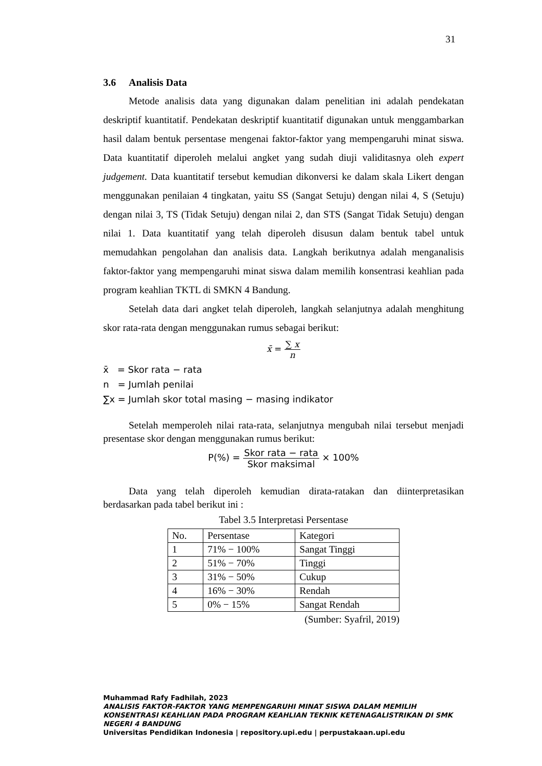31
3.6 Analisis Data
Metode analisis data yang digunakan dalam penelitian ini adalah pendekatan deskriptif kuantitatif. Pendekatan deskriptif kuantitatif digunakan untuk menggambarkan hasil dalam bentuk persentase mengenai faktor-faktor yang mempengaruhi minat siswa. Data kuantitatif diperoleh melalui angket yang sudah diuji validitasnya oleh expert judgement. Data kuantitatif tersebut kemudian dikonversi ke dalam skala Likert dengan menggunakan penilaian 4 tingkatan, yaitu SS (Sangat Setuju) dengan nilai 4, S (Setuju) dengan nilai 3, TS (Tidak Setuju) dengan nilai 2, dan STS (Sangat Tidak Setuju) dengan nilai 1. Data kuantitatif yang telah diperoleh disusun dalam bentuk tabel untuk memudahkan pengolahan dan analisis data. Langkah berikutnya adalah menganalisis faktor-faktor yang mempengaruhi minat siswa dalam memilih konsentrasi keahlian pada program keahlian TKTL di SMKN 4 Bandung.
Setelah data dari angket telah diperoleh, langkah selanjutnya adalah menghitung skor rata-rata dengan menggunakan rumus sebagai berikut:
x̄ = ∑ x n
x̄ = Skor rata − rata
n = Jumlah penilai
∑x = Jumlah skor total masing − masing indikator
Setelah memperoleh nilai rata-rata, selanjutnya mengubah nilai tersebut menjadi presentase skor dengan menggunakan rumus berikut:
P(%) = Skor rata − rata Skor maksimal × 100%
Data yang telah diperoleh kemudian dirata-ratakan dan diinterpretasikan berdasarkan pada tabel berikut ini :
Tabel 3.5 Interpretasi Persentase
| No. | Persentase | Kategori |
| --- | --- | --- |
| 1 | 71% − 100% | Sangat Tinggi |
| 2 | 51% − 70% | Tinggi |
| 3 | 31% − 50% | Cukup |
| 4 | 16% − 30% | Rendah |
| 5 | 0% − 15% | Sangat Rendah |
(Sumber: Syafril, 2019)
Muhammad Rafy Fadhilah, 2023
ANALISIS FAKTOR-FAKTOR YANG MEMPENGARUHI MINAT SISWA DALAM MEMILIH KONSENTRASI KEAHLIAN PADA PROGRAM KEAHLIAN TEKNIK KETENAGALISTRIKAN DI SMK NEGERI 4 BANDUNG
Universitas Pendidikan Indonesia | repository.upi.edu | perpustakaan.upi.edu